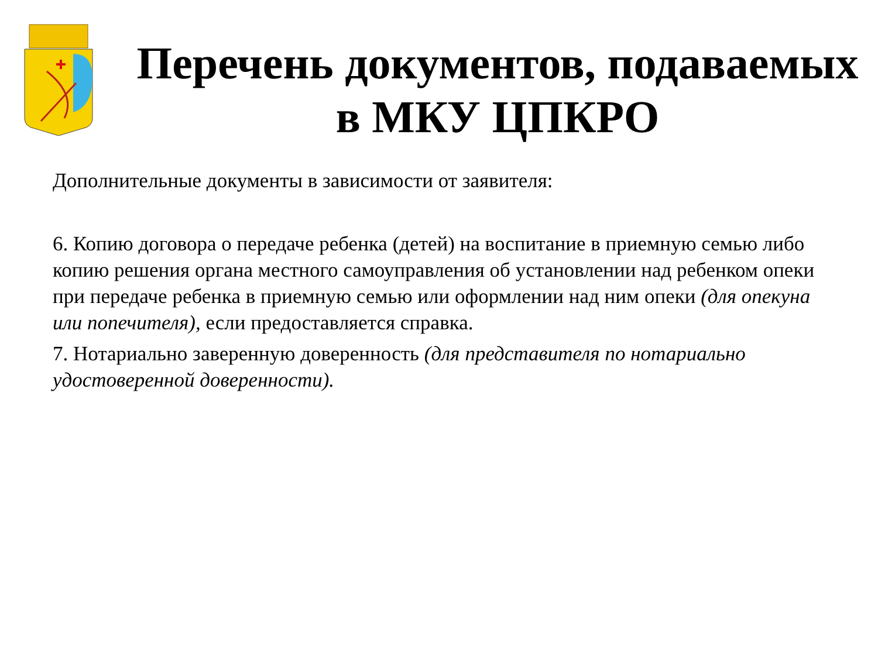Перечень документов, подаваемых
в МКУ ЦПКРО
Дополнительные документы в зависимости от заявителя:
6. Копию договора о передаче ребенка (детей) на воспитание в приемную семью либо копию решения органа местного самоуправления об установлении над ребенком опеки при передаче ребенка в приемную семью или оформлении над ним опеки (для опекуна или попечителя), если предоставляется справка.
7. Нотариально заверенную доверенность (для представителя по нотариально удостоверенной доверенности).